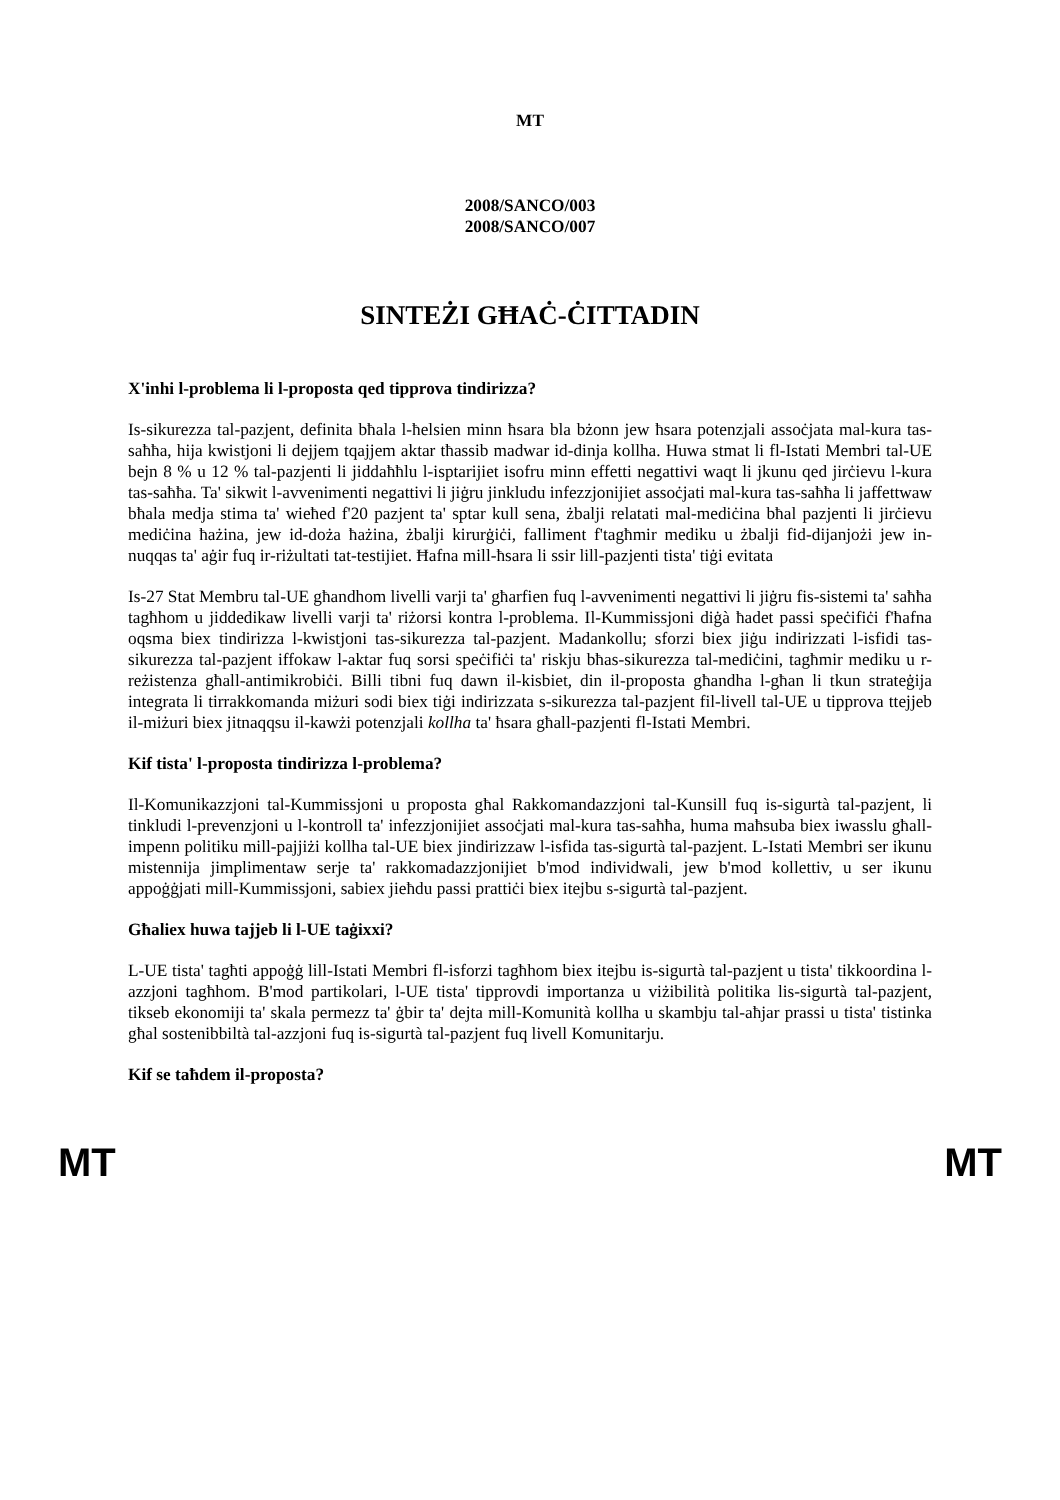MT
2008/SANCO/003
2008/SANCO/007
SINTEŻI GĦAĊ-ĊITTADIN
X'inhi l-problema li l-proposta qed tipprova tindirizza?
Is-sikurezza tal-pazjent, definita bħala l-ħelsien minn ħsara bla bżonn jew ħsara potenzjali assoċjata mal-kura tas-saħħa, hija kwistjoni li dejjem tqajjem aktar tħassib madwar id-dinja kollha. Huwa stmat li fl-Istati Membri tal-UE bejn 8 % u 12 % tal-pazjenti li jiddaħħlu l-isptarijiet isofru minn effetti negattivi waqt li jkunu qed jirċievu l-kura tas-saħħa. Ta' sikwit l-avvenimenti negattivi li jiġru jinkludu infezzjonijiet assoċjati mal-kura tas-saħħa li jaffettwaw bħala medja stima ta' wieħed f'20 pazjent ta' sptar kull sena, żbalji relatati mal-mediċina bħal pazjenti li jirċievu mediċina ħażina, jew id-doża ħażina, żbalji kirurġiċi, falliment f'tagħmir mediku u żbalji fid-dijanjożi jew in-nuqqas ta' aġir fuq ir-riżultati tat-testijiet. Ħafna mill-ħsara li ssir lill-pazjenti tista' tiġi evitata
Is-27 Stat Membru tal-UE għandhom livelli varji ta' għarfien fuq l-avvenimenti negattivi li jiġru fis-sistemi ta' saħħa tagħhom u jiddedikaw livelli varji ta' riżorsi kontra l-problema. Il-Kummissjoni diġà ħadet passi speċifiċi f'ħafna oqsma biex tindirizza l-kwistjoni tas-sikurezza tal-pazjent. Madankollu; sforzi biex jiġu indirizzati l-isfidi tas-sikurezza tal-pazjent iffokaw l-aktar fuq sorsi speċifiċi ta' riskju bħas-sikurezza tal-mediċini, tagħmir mediku u r-reżistenza għall-antimikrobiċi. Billi tibni fuq dawn il-kisbiet, din il-proposta għandha l-għan li tkun strateġija integrata li tirrakkomanda miżuri sodi biex tiġi indirizzata s-sikurezza tal-pazjent fil-livell tal-UE u tipprova ttejjeb il-miżuri biex jitnaqqsu il-kawżi potenzjali kollha ta' ħsara għall-pazjenti fl-Istati Membri.
Kif tista' l-proposta tindirizza l-problema?
Il-Komunikazzjoni tal-Kummissjoni u proposta għal Rakkomandazzjoni tal-Kunsill fuq is-sigurtà tal-pazjent, li tinkludi l-prevenzjoni u l-kontroll ta' infezzjonijiet assoċjati mal-kura tas-saħħa, huma maħsuba biex iwasslu għall-impenn politiku mill-pajjiżi kollha tal-UE biex jindirizzaw l-isfida tas-sigurtà tal-pazjent. L-Istati Membri ser ikunu mistennija jimplimentaw serje ta' rakkomadazzjonijiet b'mod individwali, jew b'mod kollettiv, u ser ikunu appoġġjati mill-Kummissjoni, sabiex jieħdu passi prattiċi biex itejbu s-sigurtà tal-pazjent.
Għaliex huwa tajjeb li l-UE taġixxi?
L-UE tista' tagħti appoġġ lill-Istati Membri fl-isforzi tagħhom biex itejbu is-sigurtà tal-pazjent u tista' tikkoordina l-azzjoni tagħhom. B'mod partikolari, l-UE tista' tipprovdi importanza u viżibilità politika lis-sigurtà tal-pazjent, tikseb ekonomiji ta' skala permezz ta' ġbir ta' dejta mill-Komunità kollha u skambju tal-aħjar prassi u tista' tistinka għal sostenibbiltà tal-azzjoni fuq is-sigurtà tal-pazjent fuq livell Komunitarju.
Kif se taħdem il-proposta?
MT MT